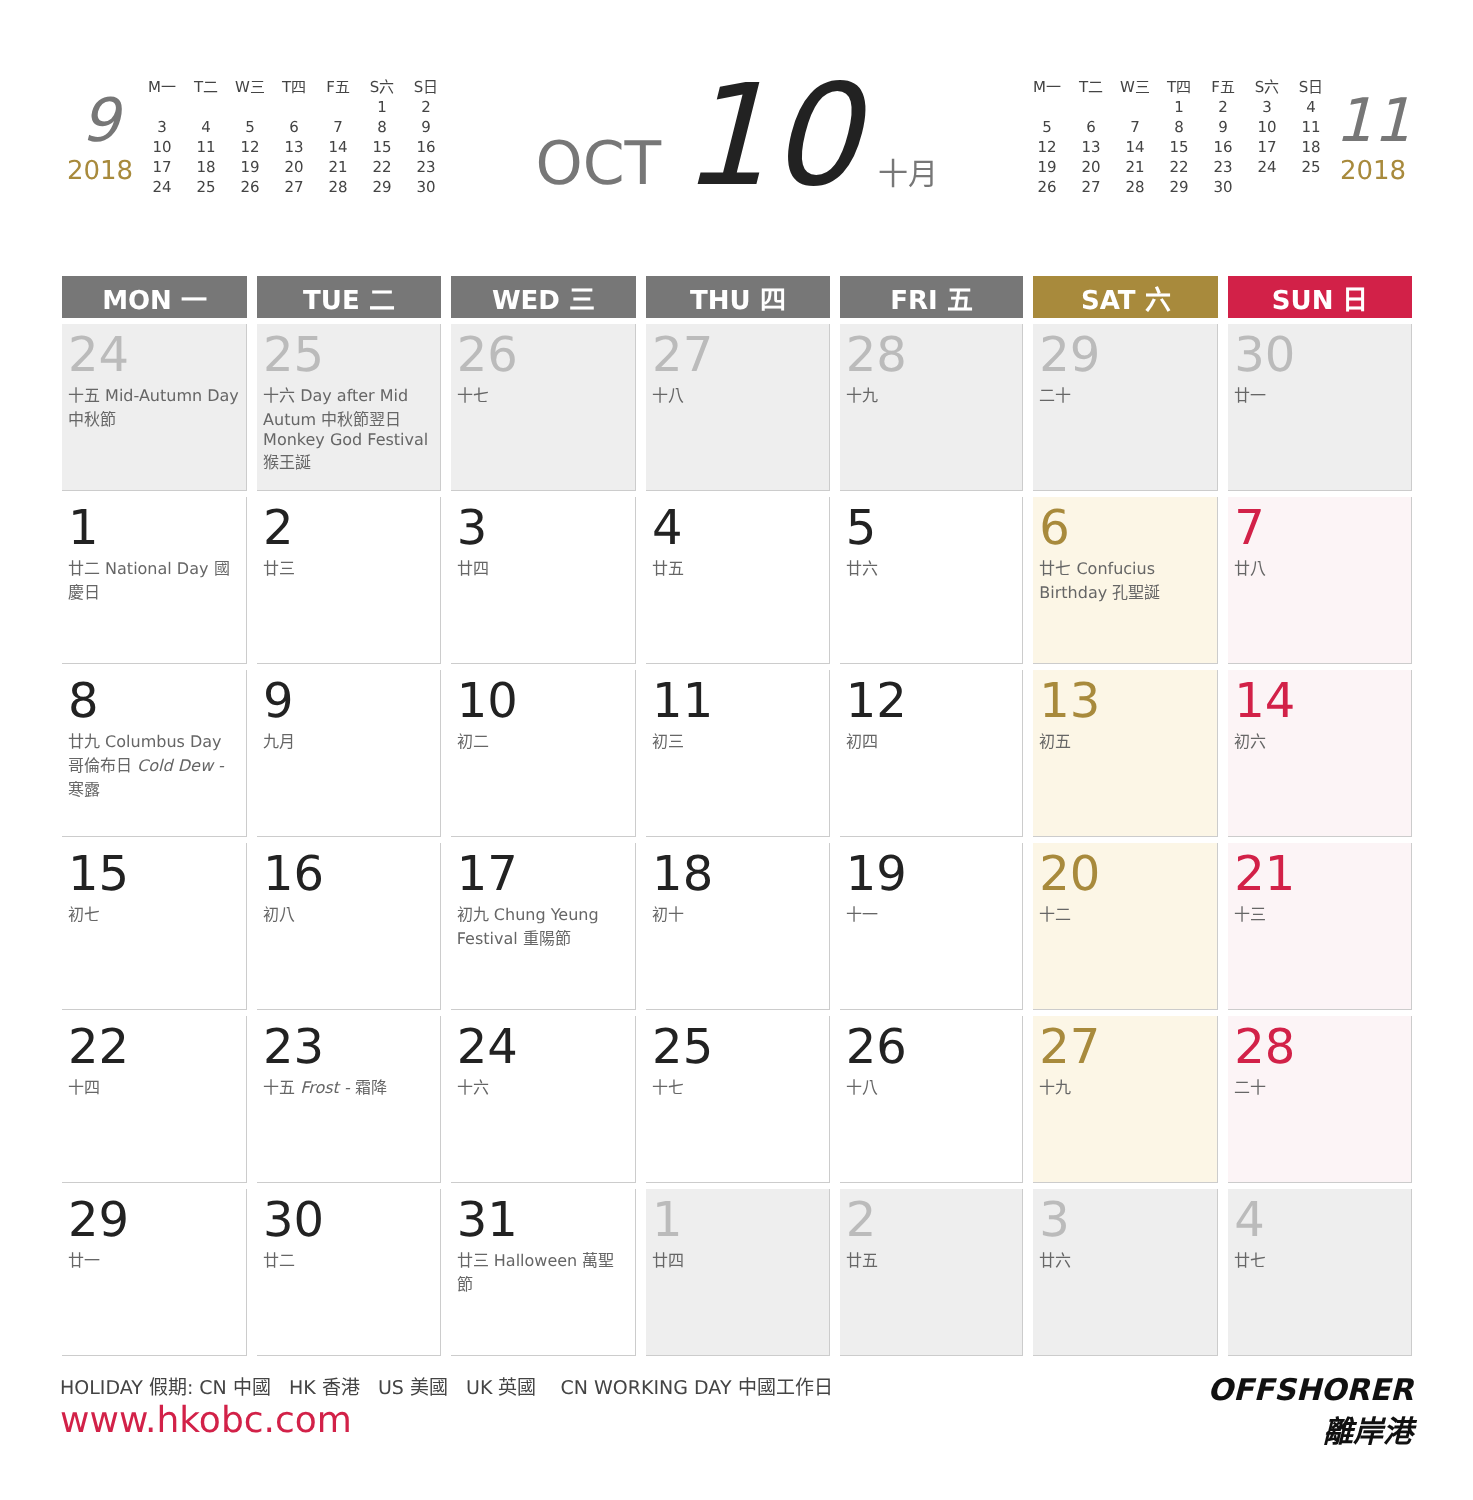9
2018
| M一 | T二 | W三 | T四 | F五 | S六 | S日 |
| --- | --- | --- | --- | --- | --- | --- |
| | | | | | 1 | 2 |
| 3 | 4 | 5 | 6 | 7 | 8 | 9 |
| 10 | 11 | 12 | 13 | 14 | 15 | 16 |
| 17 | 18 | 19 | 20 | 21 | 22 | 23 |
| 24 | 25 | 26 | 27 | 28 | 29 | 30 |
OCT 10 十月
| M一 | T二 | W三 | T四 | F五 | S六 | S日 |
| --- | --- | --- | --- | --- | --- | --- |
| | | | 1 | 2 | 3 | 4 |
| 5 | 6 | 7 | 8 | 9 | 10 | 11 |
| 12 | 13 | 14 | 15 | 16 | 17 | 18 |
| 19 | 20 | 21 | 22 | 23 | 24 | 25 |
| 26 | 27 | 28 | 29 | 30 | | |
11
2018
| MON 一 | TUE 二 | WED 三 | THU 四 | FRI 五 | SAT 六 | SUN 日 |
| --- | --- | --- | --- | --- | --- | --- |
| 24 十五 Mid-Autumn Day 中秋節 | 25 十六 Day after Mid Autum 中秋節翌日 Monkey God Festival 猴王誕 | 26 十七 | 27 十八 | 28 十九 | 29 二十 | 30 廿一 |
| 1 廿二 National Day 國慶日 | 2 廿三 | 3 廿四 | 4 廿五 | 5 廿六 | 6 廿七 Confucius Birthday 孔聖誕 | 7 廿八 |
| 8 廿九 Columbus Day 哥倫布日 Cold Dew - 寒露 | 9 九月 | 10 初二 | 11 初三 | 12 初四 | 13 初五 | 14 初六 |
| 15 初七 | 16 初八 | 17 初九 Chung Yeung Festival 重陽節 | 18 初十 | 19 十一 | 20 十二 | 21 十三 |
| 22 十四 | 23 十五 Frost - 霜降 | 24 十六 | 25 十七 | 26 十八 | 27 十九 | 28 二十 |
| 29 廿一 | 30 廿二 | 31 廿三 Halloween 萬聖節 | 1 廿四 | 2 廿五 | 3 廿六 | 4 廿七 |
HOLIDAY 假期: CN 中國 HK 香港 US 美國 UK 英國 CN WORKING DAY 中國工作日
www.hkobc.com
OFFSHORER
離岸港